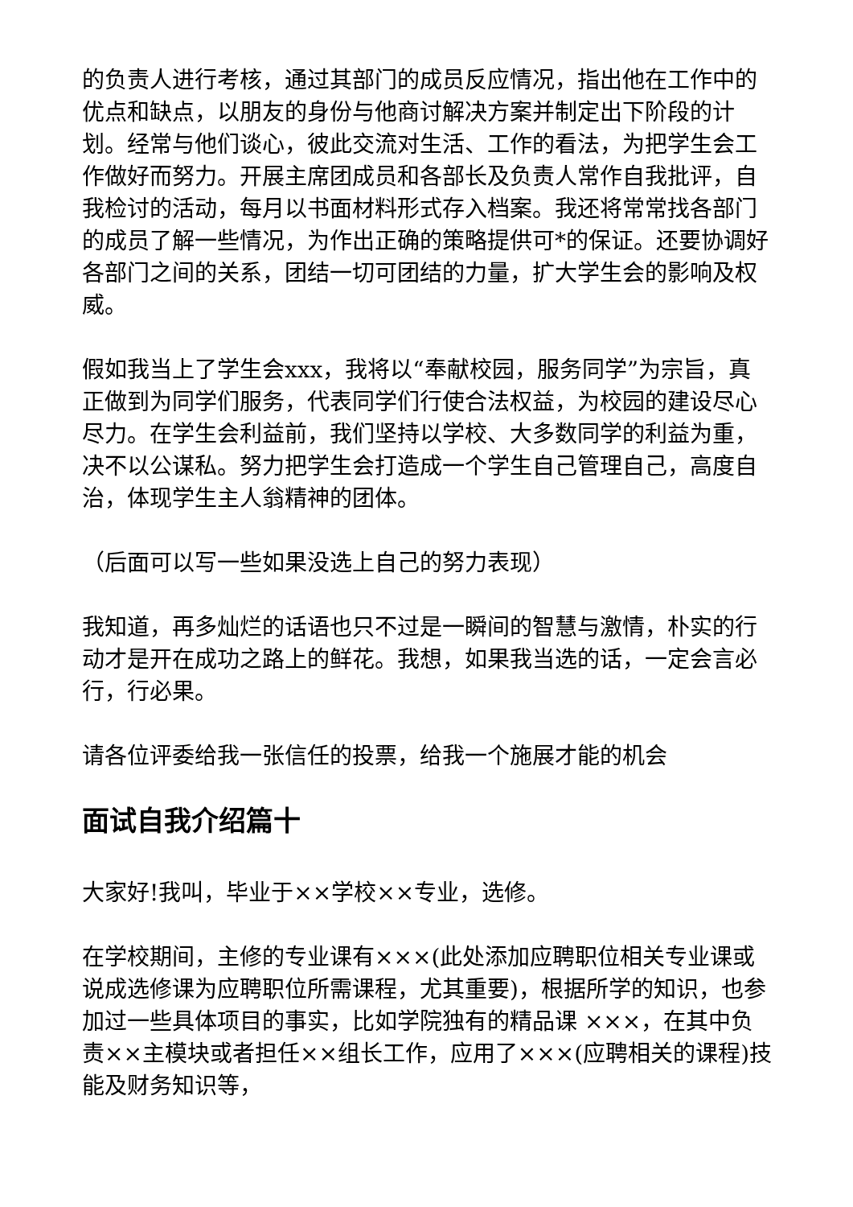的负责人进行考核，通过其部门的成员反应情况，指出他在工作中的优点和缺点，以朋友的身份与他商讨解决方案并制定出下阶段的计划。经常与他们谈心，彼此交流对生活、工作的看法，为把学生会工作做好而努力。开展主席团成员和各部长及负责人常作自我批评，自我检讨的活动，每月以书面材料形式存入档案。我还将常常找各部门的成员了解一些情况，为作出正确的策略提供可*的保证。还要协调好各部门之间的关系，团结一切可团结的力量，扩大学生会的影响及权威。
假如我当上了学生会xxx，我将以“奉献校园，服务同学”为宗旨，真正做到为同学们服务，代表同学们行使合法权益，为校园的建设尽心尽力。在学生会利益前，我们坚持以学校、大多数同学的利益为重，决不以公谋私。努力把学生会打造成一个学生自己管理自己，高度自治，体现学生主人翁精神的团体。
（后面可以写一些如果没选上自己的努力表现）
我知道，再多灿烂的话语也只不过是一瞬间的智慧与激情，朴实的行动才是开在成功之路上的鲜花。我想，如果我当选的话，一定会言必行，行必果。
请各位评委给我一张信任的投票，给我一个施展才能的机会
面试自我介绍篇十
大家好!我叫，毕业于××学校××专业，选修。
在学校期间，主修的专业课有×××(此处添加应聘职位相关专业课或说成选修课为应聘职位所需课程，尤其重要)，根据所学的知识，也参加过一些具体项目的事实，比如学院独有的精品课 ×××，在其中负责××主模块或者担任××组长工作，应用了×××(应聘相关的课程)技能及财务知识等，